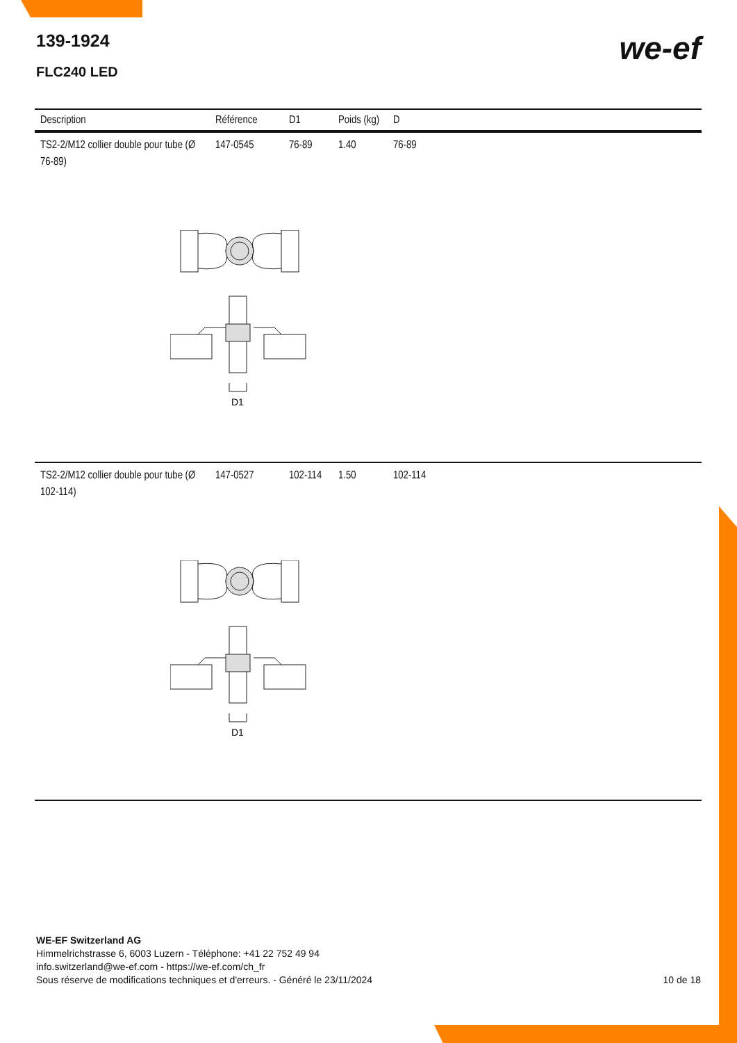139-1924
FLC240 LED
we-ef
| Description | Référence | D1 | Poids (kg) | D |
| --- | --- | --- | --- | --- |
| TS2-2/M12 collier double pour tube (Ø 76-89) | 147-0545 | 76-89 | 1.40 | 76-89 |
D1
| TS2-2/M12 collier double pour tube (Ø 102-114) | 147-0527 | 102-114 | 1.50 | 102-114 |
D1
WE-EF Switzerland AG
Himmelrichstrasse 6, 6003 Luzern - Téléphone: +41 22 752 49 94
info.switzerland@we-ef.com - https://we-ef.com/ch_fr
Sous réserve de modifications techniques et d'erreurs. - Généré le 23/11/2024
10 de 18